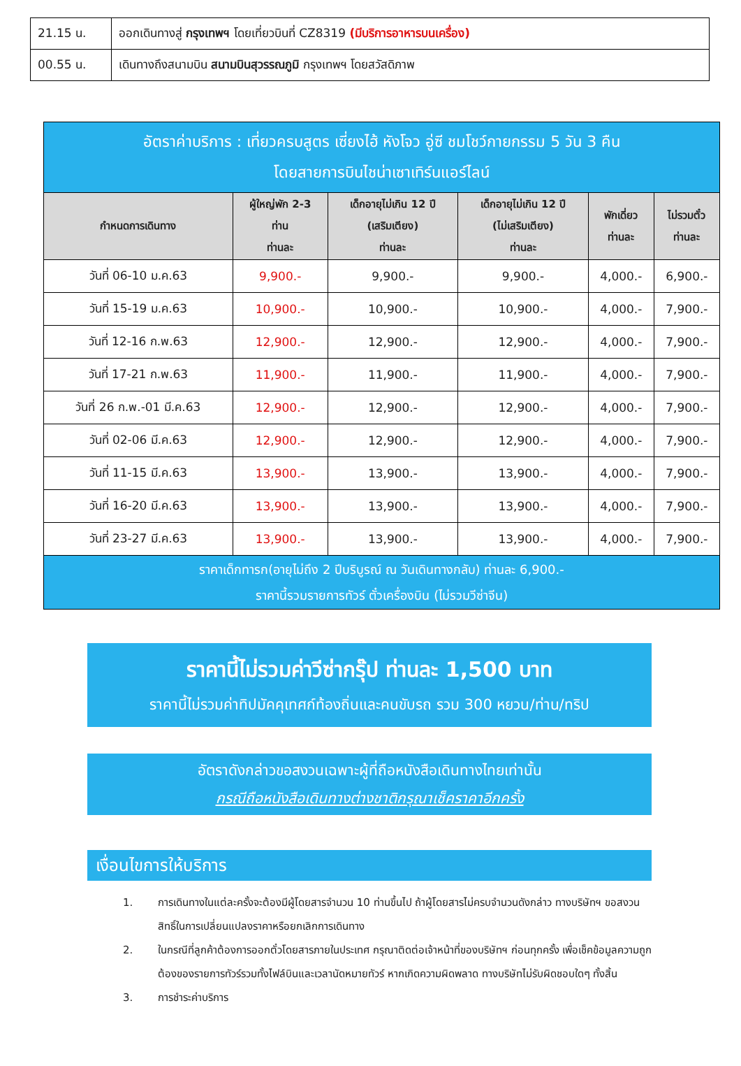| 21.15 น. | ออกเดินทางสู่ กรุงเทพฯ โดยเที่ยวบินที่ CZ8319 (มีบริการอาหารบนเครื่อง) |
| 00.55 น. | เดินทางถึงสนามบิน สนามบินสุวรรณภูมิ กรุงเทพฯ โดยสวัสดิภาพ |
| อัตราค่าบริการ : เที่ยวครบสูตร เซี่ยงไฮ้ หังโจว อู่ซี ชมโชว์กายกรรม 5 วัน 3 คืน โดยสายการบินไชน่าเซาเทิร์นแอร์ไลน์ | | | | | |
| --- | --- | --- | --- | --- | --- |
| กำหนดการเดินทาง | ผู้ใหญ่พัก 2-3 ท่าน ท่านละ | เด็กอายุไม่เกิน 12 ปี (เสริมเตียง) ท่านละ | เด็กอายุไม่เกิน 12 ปี (ไม่เสริมเตียง) ท่านละ | พักเดี่ยว ท่านละ | ไม่รวมตั๋ว ท่านละ |
| วันที่ 06-10 ม.ค.63 | 9,900.- | 9,900.- | 9,900.- | 4,000.- | 6,900.- |
| วันที่ 15-19 ม.ค.63 | 10,900.- | 10,900.- | 10,900.- | 4,000.- | 7,900.- |
| วันที่ 12-16 ก.พ.63 | 12,900.- | 12,900.- | 12,900.- | 4,000.- | 7,900.- |
| วันที่ 17-21 ก.พ.63 | 11,900.- | 11,900.- | 11,900.- | 4,000.- | 7,900.- |
| วันที่ 26 ก.พ.-01 มี.ค.63 | 12,900.- | 12,900.- | 12,900.- | 4,000.- | 7,900.- |
| วันที่ 02-06 มี.ค.63 | 12,900.- | 12,900.- | 12,900.- | 4,000.- | 7,900.- |
| วันที่ 11-15 มี.ค.63 | 13,900.- | 13,900.- | 13,900.- | 4,000.- | 7,900.- |
| วันที่ 16-20 มี.ค.63 | 13,900.- | 13,900.- | 13,900.- | 4,000.- | 7,900.- |
| วันที่ 23-27 มี.ค.63 | 13,900.- | 13,900.- | 13,900.- | 4,000.- | 7,900.- |
| ราคาเด็กทารก(อายุไม่ถึง 2 ปีบริบูรณ์ ณ วันเดินทางกลับ) ท่านละ 6,900.- ราคานี้รวมรายการทัวร์ ตั๋วเครื่องบิน (ไม่รวมวีซ่าจีน) | | | | | |
ราคานี้ไม่รวมค่าวีซ่ากรุ๊ป ท่านละ 1,500 บาท
ราคานี้ไม่รวมค่าทิปมัคคุเทศก์ท้องถิ่นและคนขับรถ รวม 300 หยวน/ท่าน/ทริป
อัตราดังกล่าวขอสงวนเฉพาะผู้ที่ถือหนังสือเดินทางไทยเท่านั้น
กรณีถือหนังสือเดินทางต่างชาติกรุณาเช็คราคาอีกครั้ง
เงื่อนไขการให้บริการ
1. การเดินทางในแต่ละครั้งจะต้องมีผู้โดยสารจำนวน 10 ท่านขึ้นไป ถ้าผู้โดยสารไม่ครบจำนวนดังกล่าว ทางบริษัทฯ ขอสงวนสิทธิ์ในการเปลี่ยนแปลงราคาหรือยกเลิกการเดินทาง
2. ในกรณีที่ลูกค้าต้องการออกตั๋วโดยสารภายในประเทศ กรุณาติดต่อเจ้าหน้าที่ของบริษัทฯ ก่อนทุกครั้ง เพื่อเช็คข้อมูลความถูกต้องของรายการทัวร์รวมทั้งไฟล์บินและเวลานัดหมายทัวร์ หากเกิดความผิดพลาด ทางบริษัทไม่รับผิดชอบใดๆ ทั้งสิ้น
3. การชำระค่าบริการ